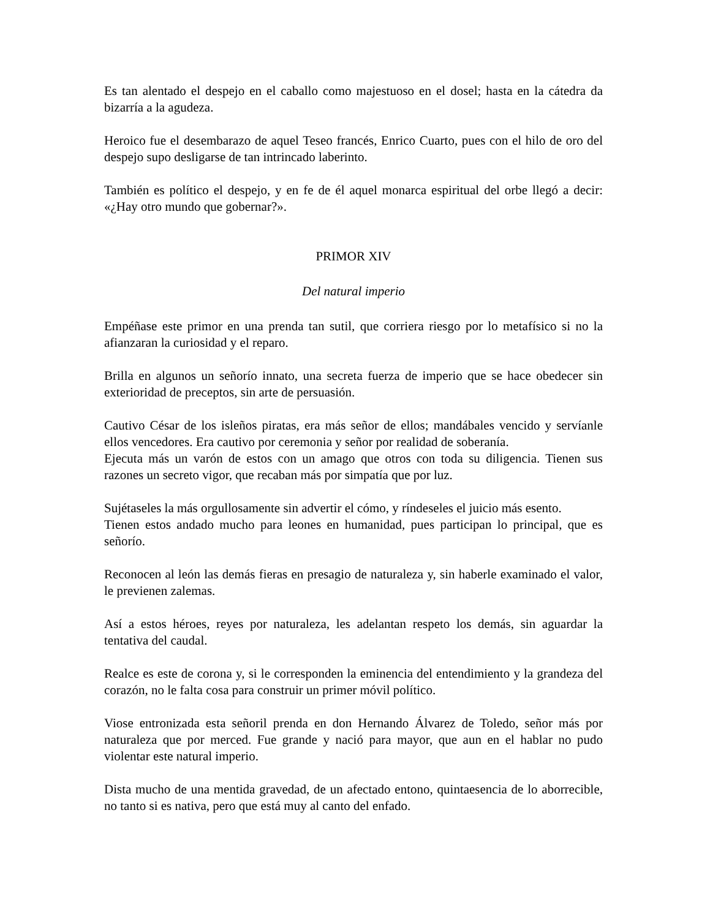Es tan alentado el despejo en el caballo como majestuoso en el dosel; hasta en la cátedra da bizarría a la agudeza.
Heroico fue el desembarazo de aquel Teseo francés, Enrico Cuarto, pues con el hilo de oro del despejo supo desligarse de tan intrincado laberinto.
También es político el despejo, y en fe de él aquel monarca espiritual del orbe llegó a decir: «¿Hay otro mundo que gobernar?».
PRIMOR XIV
Del natural imperio
Empéñase este primor en una prenda tan sutil, que corriera riesgo por lo metafísico si no la afianzaran la curiosidad y el reparo.
Brilla en algunos un señorío innato, una secreta fuerza de imperio que se hace obedecer sin exterioridad de preceptos, sin arte de persuasión.
Cautivo César de los isleños piratas, era más señor de ellos; mandábales vencido y servíanle ellos vencedores. Era cautivo por ceremonia y señor por realidad de soberanía.
Ejecuta más un varón de estos con un amago que otros con toda su diligencia. Tienen sus razones un secreto vigor, que recaban más por simpatía que por luz.
Sujétaseles la más orgullosamente sin advertir el cómo, y ríndeseles el juicio más esento.
Tienen estos andado mucho para leones en humanidad, pues participan lo principal, que es señorío.
Reconocen al león las demás fieras en presagio de naturaleza y, sin haberle examinado el valor, le previenen zalemas.
Así a estos héroes, reyes por naturaleza, les adelantan respeto los demás, sin aguardar la tentativa del caudal.
Realce es este de corona y, si le corresponden la eminencia del entendimiento y la grandeza del corazón, no le falta cosa para construir un primer móvil político.
Viose entronizada esta señoril prenda en don Hernando Álvarez de Toledo, señor más por naturaleza que por merced. Fue grande y nació para mayor, que aun en el hablar no pudo violentar este natural imperio.
Dista mucho de una mentida gravedad, de un afectado entono, quintaesencia de lo aborrecible, no tanto si es nativa, pero que está muy al canto del enfado.